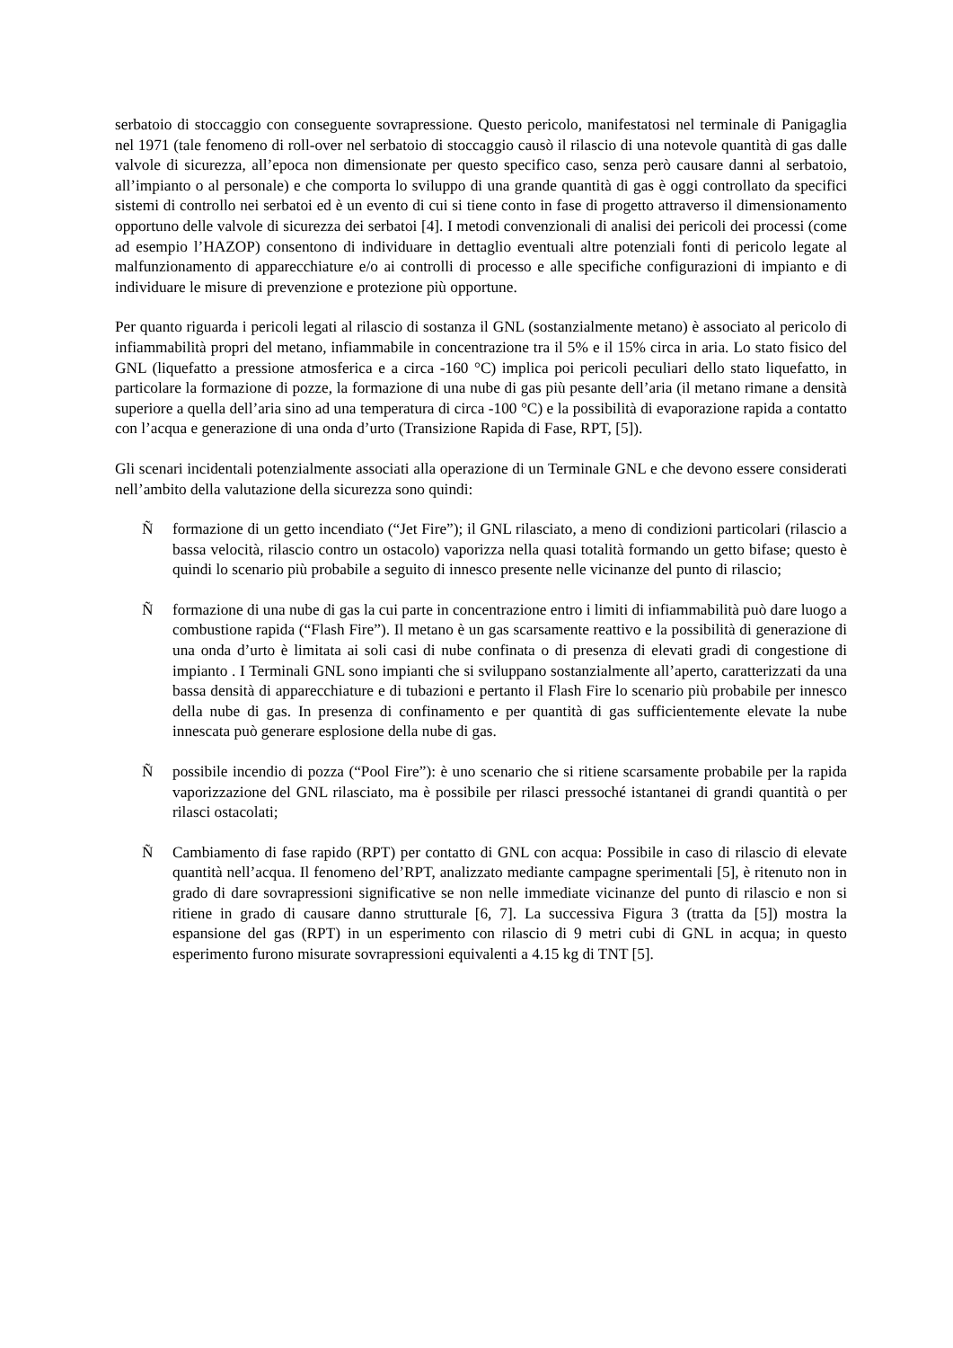serbatoio di stoccaggio con conseguente sovrapressione. Questo pericolo, manifestatosi nel terminale di Panigaglia nel 1971 (tale fenomeno di roll-over nel serbatoio di stoccaggio causò il rilascio di una notevole quantità di gas dalle valvole di sicurezza, all’epoca non dimensionate per questo specifico caso, senza però causare danni al serbatoio, all’impianto o al personale) e che comporta lo sviluppo di una grande quantità di gas è oggi controllato da specifici sistemi di controllo nei serbatoi ed è un evento di cui si tiene conto in fase di progetto attraverso il dimensionamento opportuno delle valvole di sicurezza dei serbatoi [4]. I metodi convenzionali di analisi dei pericoli dei processi (come ad esempio l’HAZOP) consentono di individuare in dettaglio eventuali altre potenziali fonti di pericolo legate al malfunzionamento di apparecchiature e/o ai controlli di processo e alle specifiche configurazioni di impianto e di individuare le misure di prevenzione e protezione più opportune.
Per quanto riguarda i pericoli legati al rilascio di sostanza il GNL (sostanzialmente metano) è associato al pericolo di infiammabilità propri del metano, infiammabile in concentrazione tra il 5% e il 15% circa in aria. Lo stato fisico del GNL (liquefatto a pressione atmosferica e a circa -160 °C) implica poi pericoli peculiari dello stato liquefatto, in particolare la formazione di pozze, la formazione di una nube di gas più pesante dell’aria (il metano rimane a densità superiore a quella dell’aria sino ad una temperatura di circa -100 °C) e la possibilità di evaporazione rapida a contatto con l’acqua e generazione di una onda d’urto (Transizione Rapida di Fase, RPT, [5]).
Gli scenari incidentali potenzialmente associati alla operazione di un Terminale GNL e che devono essere considerati nell’ambito della valutazione della sicurezza sono quindi:
Ñformazione di un getto incendiato (“Jet Fire”); il GNL rilasciato, a meno di condizioni particolari (rilascio a bassa velocità, rilascio contro un ostacolo) vaporizza nella quasi totalità formando un getto bifase; questo è quindi lo scenario più probabile a seguito di innesco presente nelle vicinanze del punto di rilascio;
Ñformazione di una nube di gas la cui parte in concentrazione entro i limiti di infiammabilità può dare luogo a combustione rapida (“Flash Fire”). Il metano è un gas scarsamente reattivo e la possibilità di generazione di una onda d’urto è limitata ai soli casi di nube confinata o di presenza di elevati gradi di congestione di impianto . I Terminali GNL sono impianti che si sviluppano sostanzialmente all’aperto, caratterizzati da una bassa densità di apparecchiature e di tubazioni e pertanto il Flash Fire lo scenario più probabile per innesco della nube di gas. In presenza di confinamento e per quantità di gas sufficientemente elevate la nube innescata può generare esplosione della nube di gas.
Ñpossibile incendio di pozza (“Pool Fire”): è uno scenario che si ritiene scarsamente probabile per la rapida vaporizzazione del GNL rilasciato, ma è possibile per rilasci pressoché istantanei di grandi quantità o per rilasci ostacolati;
Ñ Cambiamento di fase rapido (RPT) per contatto di GNL con acqua: Possibile in caso di rilascio di elevate quantità nell’acqua. Il fenomeno del’RPT, analizzato mediante campagne sperimentali [5], è ritenuto non in grado di dare sovrapressioni significative se non nelle immediate vicinanze del punto di rilascio e non si ritiene in grado di causare danno strutturale [6, 7]. La successiva Figura 3 (tratta da [5]) mostra la espansione del gas (RPT) in un esperimento con rilascio di 9 metri cubi di GNL in acqua; in questo esperimento furono misurate sovrapressioni equivalenti a 4.15 kg di TNT [5].